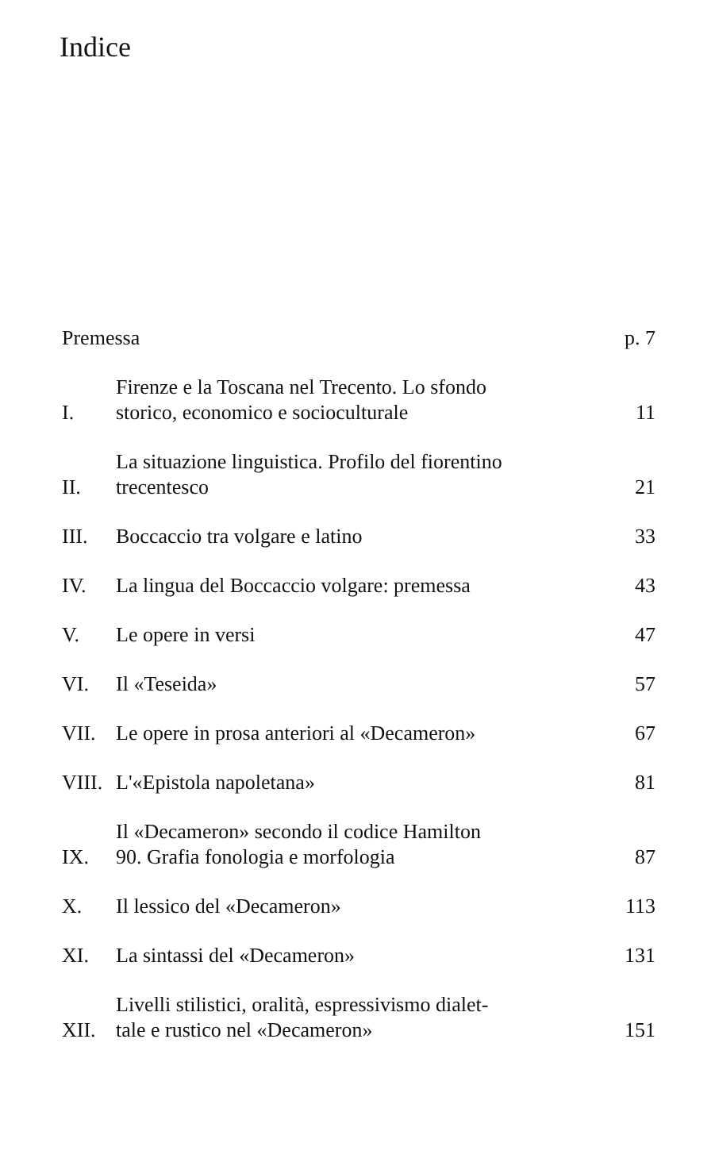Indice
Premessa
p. 7
I.
Firenze e la Toscana nel Trecento. Lo sfondo
storico, economico e socioculturale
11
II.
La situazione linguistica. Profilo del fiorentino
trecentesco
21
III.
Boccaccio tra volgare e latino
33
IV.
La lingua del Boccaccio volgare: premessa
43
V.
Le opere in versi
47
VI.
Il «Teseida»
57
VII.
Le opere in prosa anteriori al «Decameron»
67
VIII.
L'«Epistola napoletana»
81
IX.
Il «Decameron» secondo il codice Hamilton
90. Grafia fonologia e morfologia
87
X.
Il lessico del «Decameron»
113
XI.
La sintassi del «Decameron»
131
XII.
Livelli stilistici, oralità, espressivismo dialet-
tale e rustico nel «Decameron»
151